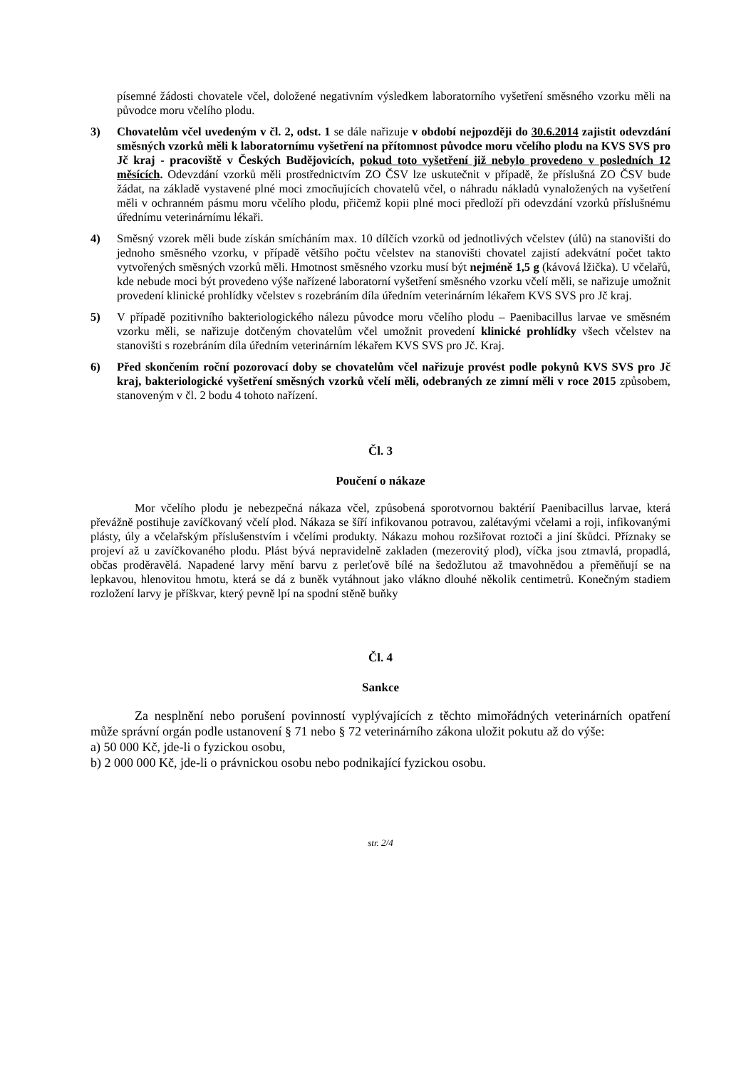písemné žádosti chovatele včel, doložené negativním výsledkem laboratorního vyšetření směsného vzorku měli na původce moru včelího plodu.
3) Chovatelům včel uvedeným v čl. 2, odst. 1 se dále nařizuje v období nejpozději do 30.6.2014 zajistit odevzdání směsných vzorků měli k laboratornímu vyšetření na přítomnost původce moru včelího plodu na KVS SVS pro Jč kraj - pracoviště v Českých Budějovicích, pokud toto vyšetření již nebylo provedeno v posledních 12 měsících. Odevzdání vzorků měli prostřednictvím ZO ČSV lze uskutečnit v případě, že příslušná ZO ČSV bude žádat, na základě vystavené plné moci zmocňujících chovatelů včel, o náhradu nákladů vynaložených na vyšetření měli v ochranném pásmu moru včelího plodu, přičemž kopii plné moci předloží při odevzdání vzorků příslušnému úřednímu veterinárnímu lékaři.
4) Směsný vzorek měli bude získán smícháním max. 10 dílčích vzorků od jednotlivých včelstev (úlů) na stanovišti do jednoho směsného vzorku, v případě většího počtu včelstev na stanovišti chovatel zajistí adekvátní počet takto vytvořených směsných vzorků měli. Hmotnost směsného vzorku musí být nejméně 1,5 g (kávová lžička). U včelařů, kde nebude moci být provedeno výše nařízené laboratorní vyšetření směsného vzorku včelí měli, se nařizuje umožnit provedení klinické prohlídky včelstev s rozebráním díla úředním veterinárním lékařem KVS SVS pro Jč kraj.
5) V případě pozitivního bakteriologického nálezu původce moru včelího plodu – Paenibacillus larvae ve směsném vzorku měli, se nařizuje dotčeným chovatelům včel umožnit provedení klinické prohlídky všech včelstev na stanovišti s rozebráním díla úředním veterinárním lékařem KVS SVS pro Jč. Kraj.
6) Před skončením roční pozorovací doby se chovatelům včel nařizuje provést podle pokynů KVS SVS pro Jč kraj, bakteriologické vyšetření směsných vzorků včelí měli, odebraných ze zimní měli v roce 2015 způsobem, stanoveným v čl. 2 bodu 4 tohoto nařízení.
Čl. 3
Poučení o nákaze
Mor včelího plodu je nebezpečná nákaza včel, způsobená sporotvornou baktérií Paenibacillus larvae, která převážně postihuje zavíčkovaný včelí plod. Nákaza se šíří infikovanou potravou, zalétavými včelami a roji, infikovanými plásty, úly a včelařským příslušenstvím i včelími produkty. Nákazu mohou rozšiřovat roztoči a jiní škůdci. Příznaky se projeví až u zavíčkovaného plodu. Plást bývá nepravidelně zakladen (mezerovitý plod), víčka jsou ztmavlá, propadlá, občas proděravělá. Napadené larvy mění barvu z perleťově bílé na šedožlutou až tmavohnědou a přeměňují se na lepkavou, hlenovitou hmotu, která se dá z buněk vytáhnout jako vlákno dlouhé několik centimetrů. Konečným stadiem rozložení larvy je příškvar, který pevně lpí na spodní stěně buňky
Čl. 4
Sankce
Za nesplnění nebo porušení povinností vyplývajících z těchto mimořádných veterinárních opatření může správní orgán podle ustanovení § 71 nebo § 72 veterinárního zákona uložit pokutu až do výše:
a) 50 000 Kč, jde-li o fyzickou osobu,
b) 2 000 000 Kč, jde-li o právnickou osobu nebo podnikající fyzickou osobu.
str. 2/4